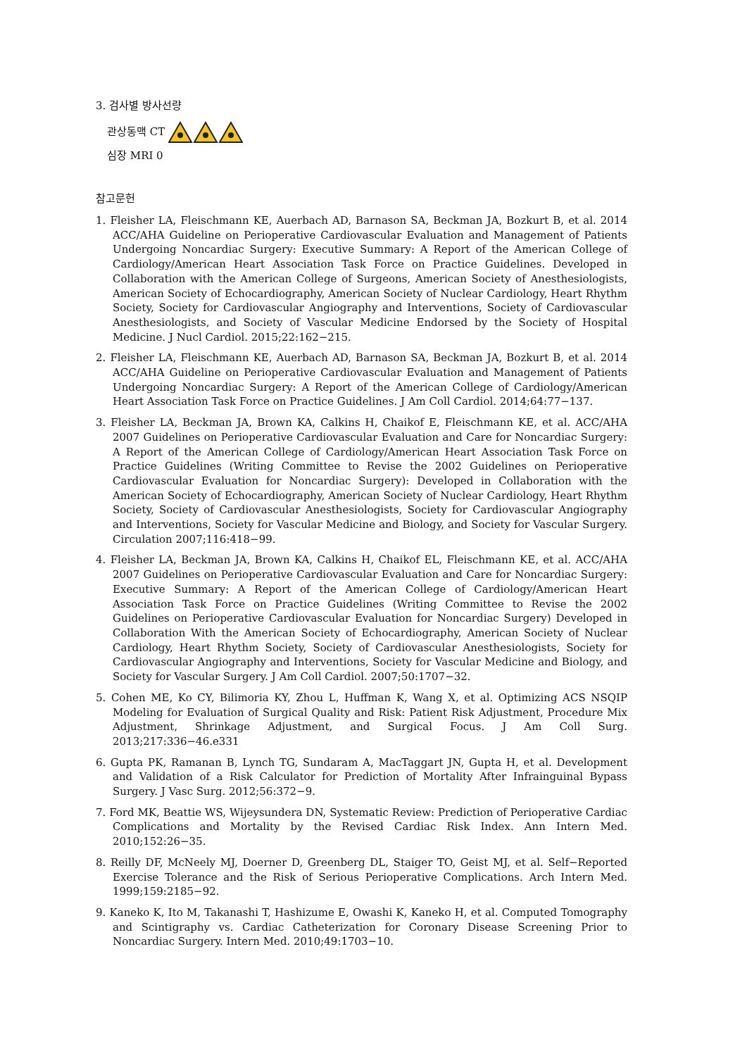3. 검사별 방사선량
관상동맥 CT
심장 MRI 0
참고문헌
1. Fleisher LA, Fleischmann KE, Auerbach AD, Barnason SA, Beckman JA, Bozkurt B, et al. 2014 ACC/AHA Guideline on Perioperative Cardiovascular Evaluation and Management of Patients Undergoing Noncardiac Surgery: Executive Summary: A Report of the American College of Cardiology/American Heart Association Task Force on Practice Guidelines. Developed in Collaboration with the American College of Surgeons, American Society of Anesthesiologists, American Society of Echocardiography, American Society of Nuclear Cardiology, Heart Rhythm Society, Society for Cardiovascular Angiography and Interventions, Society of Cardiovascular Anesthesiologists, and Society of Vascular Medicine Endorsed by the Society of Hospital Medicine. J Nucl Cardiol. 2015;22:162−215.
2. Fleisher LA, Fleischmann KE, Auerbach AD, Barnason SA, Beckman JA, Bozkurt B, et al. 2014 ACC/AHA Guideline on Perioperative Cardiovascular Evaluation and Management of Patients Undergoing Noncardiac Surgery: A Report of the American College of Cardiology/American Heart Association Task Force on Practice Guidelines. J Am Coll Cardiol. 2014;64:77−137.
3. Fleisher LA, Beckman JA, Brown KA, Calkins H, Chaikof E, Fleischmann KE, et al. ACC/AHA 2007 Guidelines on Perioperative Cardiovascular Evaluation and Care for Noncardiac Surgery: A Report of the American College of Cardiology/American Heart Association Task Force on Practice Guidelines (Writing Committee to Revise the 2002 Guidelines on Perioperative Cardiovascular Evaluation for Noncardiac Surgery): Developed in Collaboration with the American Society of Echocardiography, American Society of Nuclear Cardiology, Heart Rhythm Society, Society of Cardiovascular Anesthesiologists, Society for Cardiovascular Angiography and Interventions, Society for Vascular Medicine and Biology, and Society for Vascular Surgery. Circulation 2007;116:418−99.
4. Fleisher LA, Beckman JA, Brown KA, Calkins H, Chaikof EL, Fleischmann KE, et al. ACC/AHA 2007 Guidelines on Perioperative Cardiovascular Evaluation and Care for Noncardiac Surgery: Executive Summary: A Report of the American College of Cardiology/American Heart Association Task Force on Practice Guidelines (Writing Committee to Revise the 2002 Guidelines on Perioperative Cardiovascular Evaluation for Noncardiac Surgery) Developed in Collaboration With the American Society of Echocardiography, American Society of Nuclear Cardiology, Heart Rhythm Society, Society of Cardiovascular Anesthesiologists, Society for Cardiovascular Angiography and Interventions, Society for Vascular Medicine and Biology, and Society for Vascular Surgery. J Am Coll Cardiol. 2007;50:1707−32.
5. Cohen ME, Ko CY, Bilimoria KY, Zhou L, Huffman K, Wang X, et al. Optimizing ACS NSQIP Modeling for Evaluation of Surgical Quality and Risk: Patient Risk Adjustment, Procedure Mix Adjustment, Shrinkage Adjustment, and Surgical Focus. J Am Coll Surg. 2013;217:336−46.e331
6. Gupta PK, Ramanan B, Lynch TG, Sundaram A, MacTaggart JN, Gupta H, et al. Development and Validation of a Risk Calculator for Prediction of Mortality After Infrainguinal Bypass Surgery. J Vasc Surg. 2012;56:372−9.
7. Ford MK, Beattie WS, Wijeysundera DN, Systematic Review: Prediction of Perioperative Cardiac Complications and Mortality by the Revised Cardiac Risk Index. Ann Intern Med. 2010;152:26−35.
8. Reilly DF, McNeely MJ, Doerner D, Greenberg DL, Staiger TO, Geist MJ, et al. Self−Reported Exercise Tolerance and the Risk of Serious Perioperative Complications. Arch Intern Med. 1999;159:2185−92.
9. Kaneko K, Ito M, Takanashi T, Hashizume E, Owashi K, Kaneko H, et al. Computed Tomography and Scintigraphy vs. Cardiac Catheterization for Coronary Disease Screening Prior to Noncardiac Surgery. Intern Med. 2010;49:1703−10.